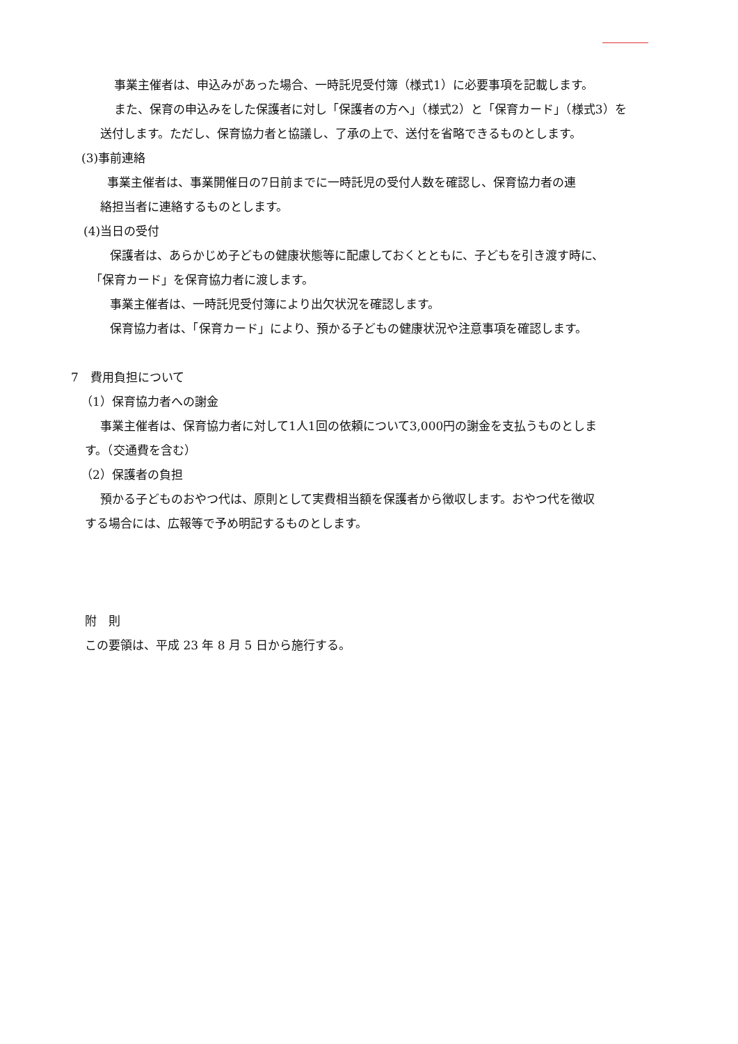事業主催者は、申込みがあった場合、一時託児受付簿（様式1）に必要事項を記載します。
また、保育の申込みをした保護者に対し「保護者の方へ」（様式2）と「保育カード」（様式3）を
送付します。ただし、保育協力者と協議し、了承の上で、送付を省略できるものとします。
(3)事前連絡
事業主催者は、事業開催日の7日前までに一時託児の受付人数を確認し、保育協力者の連
絡担当者に連絡するものとします。
(4)当日の受付
保護者は、あらかじめ子どもの健康状態等に配慮しておくとともに、子どもを引き渡す時に、
「保育カード」を保育協力者に渡します。
事業主催者は、一時託児受付簿により出欠状況を確認します。
保育協力者は、「保育カード」により、預かる子どもの健康状況や注意事項を確認します。
7　費用負担について
（1）保育協力者への謝金
事業主催者は、保育協力者に対して1人1回の依頼について3,000円の謝金を支払うものとしま
す。（交通費を含む）
（2）保護者の負担
預かる子どものおやつ代は、原則として実費相当額を保護者から徴収します。おやつ代を徴収
する場合には、広報等で予め明記するものとします。
附　則
この要領は、平成 23 年 8 月 5 日から施行する。